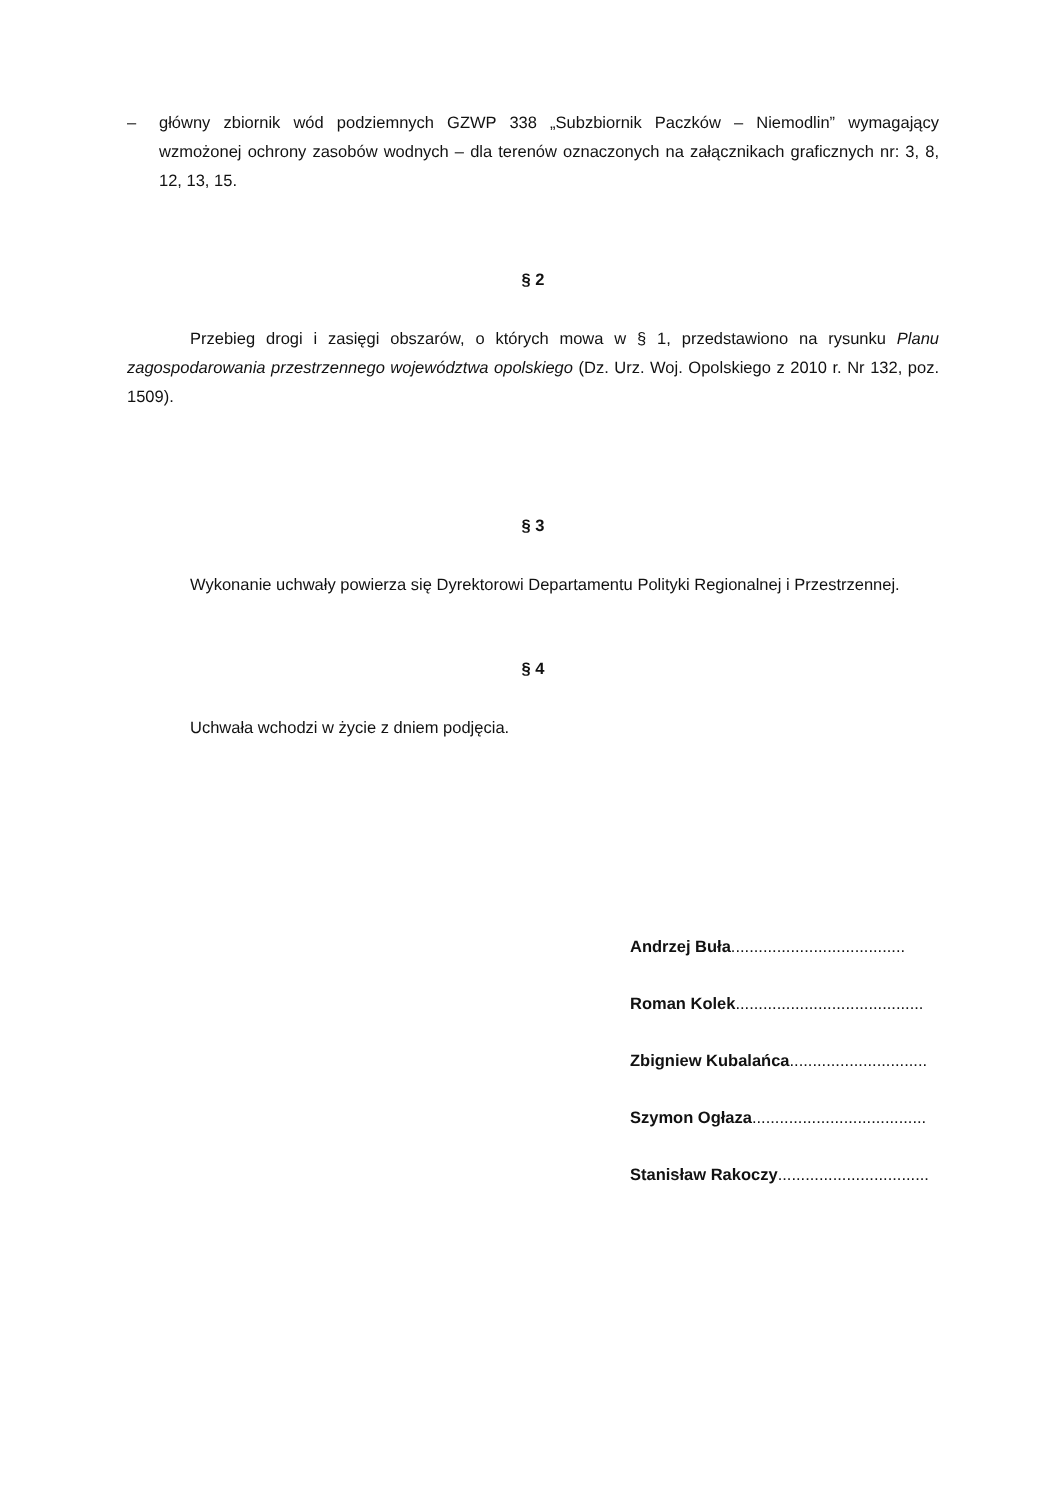– główny zbiornik wód podziemnych GZWP 338 „Subzbiornik Paczków – Niemodlin” wymagający wzmożonej ochrony zasobów wodnych – dla terenów oznaczonych na załącznikach graficznych nr: 3, 8, 12, 13, 15.
§ 2
Przebieg drogi i zasięgi obszarów, o których mowa w § 1, przedstawiono na rysunku Planu zagospodarowania przestrzennego województwa opolskiego (Dz. Urz. Woj. Opolskiego z 2010 r. Nr 132, poz. 1509).
§ 3
Wykonanie uchwały powierza się Dyrektorowi Departamentu Polityki Regionalnej i Przestrzennej.
§ 4
Uchwała wchodzi w życie z dniem podjęcia.
Andrzej Buła......................................
Roman Kolek.........................................
Zbigniew Kubalańca..............................
Szymon Ogłaza......................................
Stanisław Rakoczy.................................